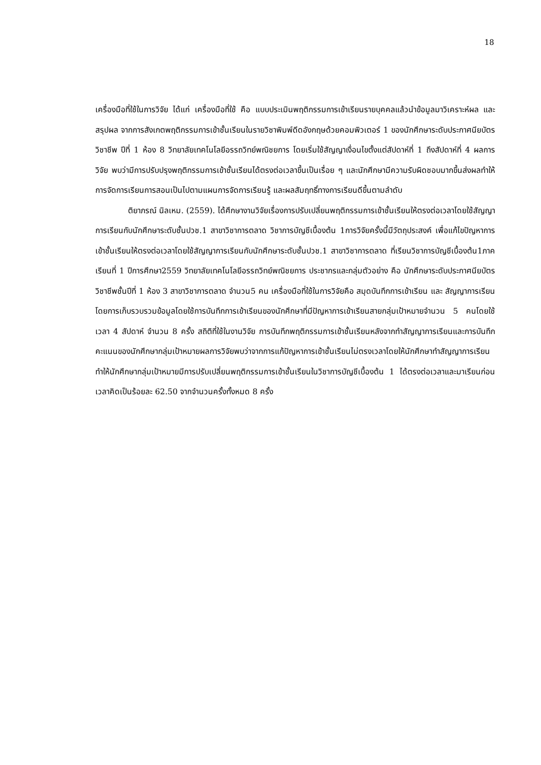18
เครื่องมือที่ใช้ในการวิจัย ได้แก่ เครื่องมือที่ใช้ คือ แบบประเมินพฤติกรรมการเข้าเรียนรายบุคคลแล้วนำข้อมูลมาวิเคราะห์ผล และ สรุปผล จากการสังเกตพฤติกรรมการเข้าชั้นเรียนในรายวิชาพิมพ์ดีดอังกฤษด้วยคอมพิวเตอร์ 1 ของนักศึกษาระดับประกาศนียบัตรวิชาชีพ ปีที่ 1 ห้อง 8 วิทยาลัยเทคโนโลยีอรรถวิทย์พณิชยการ โดยเริ่มใช้สัญญาเงื่อนไขตั้งแต่สัปดาห์ที่ 1 ถึงสัปดาห์ที่ 4 ผลการวิจัย พบว่ามีการปรับปรุงพฤติกรรมการเข้าชั้นเรียนได้ตรงต่อเวลาขึ้นเป็นเรื่อย ๆ และนักศึกษามีความรับผิดชอบมากขึ้นส่งผลทำให้การจัดการเรียนการสอนเป็นไปตามแผนการจัดการเรียนรู้ และผลสัมฤทธิ์ทางการเรียนดีขึ้นตามลำดับ
ติยาภรณ์ นิลเหม. (2559). ได้ศึกษางานวิจัยเรื่องการปรับเปลี่ยนพฤติกรรมการเข้าชั้นเรียนให้ตรงต่อเวลาโดยใช้สัญญาการเรียนกับนักศึกษาระดับชั้นปวช.1 สาขาวิชาการตลาด วิชาการบัญชีเบื้องต้น 1การวิจัยครั้งนี้มีวัตถุประสงค์ เพื่อแก้ไขปัญหาการเข้าชั้นเรียนให้ตรงต่อเวลาโดยใช้สัญญาการเรียนกับนักศึกษาระดับชั้นปวช.1 สาขาวิชาการตลาด ที่เรียนวิชาการบัญชีเบื้องต้น1ภาคเรียนที่ 1 ปีการศึกษา2559 วิทยาลัยเทคโนโลยีอรรถวิทย์พณิชยการ ประชากรและกลุ่มตัวอย่าง คือ นักศึกษาระดับประกาศนียบัตรวิชาชีพชั้นปีที่ 1 ห้อง 3 สาขาวิชาการตลาด จำนวน5 คน เครื่องมือที่ใช้ในการวิจัยคือ สมุดบันทึกการเข้าเรียน และ สัญญาการเรียน โดยการเก็บรวบรวมข้อมูลโดยใช้การบันทึกการเข้าเรียนของนักศึกษาที่มีปัญหาการเข้าเรียนสายกลุ่มเป้าหมายจำนวน 5 คนโดยใช้เวลา 4 สัปดาห์ จำนวน 8 ครั้ง สถิติที่ใช้ในงานวิจัย การบันทึกพฤติกรรมการเข้าชั้นเรียนหลังจากทำสัญญาการเรียนและการบันทึกคะแนนของนักศึกษากลุ่มเป้าหมายผลการวิจัยพบว่าจากการแก้ปัญหาการเข้าชั้นเรียนไม่ตรงเวลาโดยให้นักศึกษาทำสัญญาการเรียน ทำให้นักศึกษากลุ่มเป้าหมายมีการปรับเปลี่ยนพฤติกรรมการเข้าชั้นเรียนในวิชาการบัญชีเบื้องต้น 1 ได้ตรงต่อเวลาและมาเรียนก่อนเวลาคิดเป็นร้อยละ 62.50 จากจำนวนครั้งทั้งหมด 8 ครั้ง